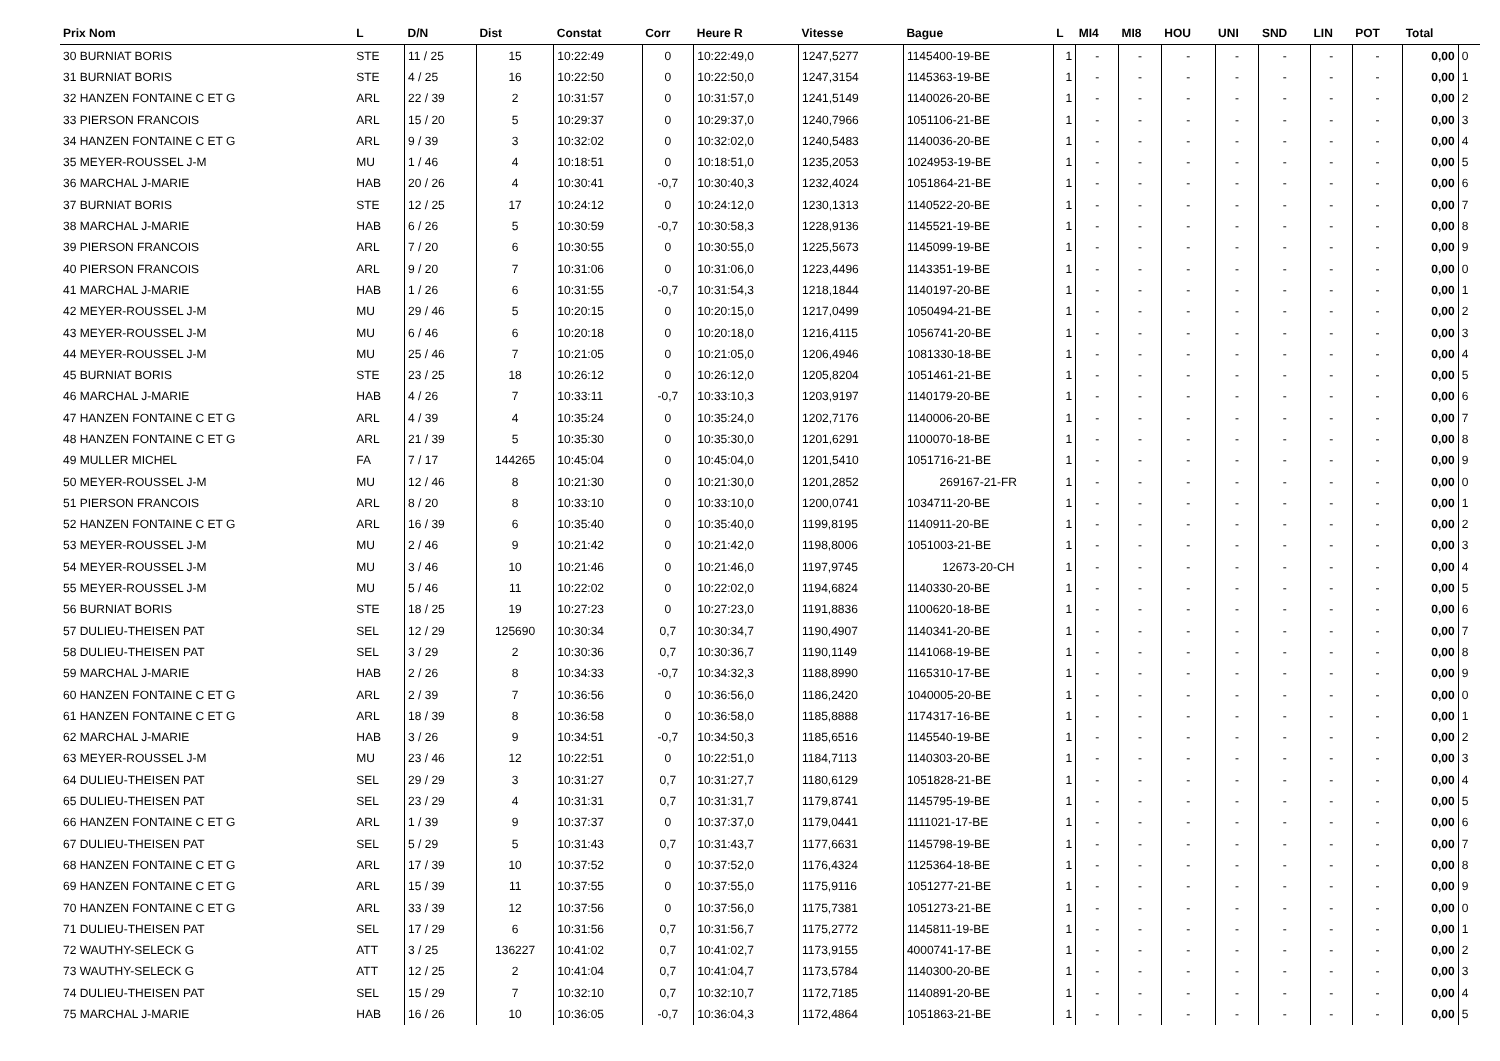| Prix Nom | L | D/N | Dist | Constat | Corr | Heure R | Vitesse | Bague | L | MI4 | MI8 | HOU | UNI | SND | LIN | POT | Total | |
| --- | --- | --- | --- | --- | --- | --- | --- | --- | --- | --- | --- | --- | --- | --- | --- | --- | --- | --- |
| 30 BURNIAT BORIS | STE | 11 / 25 | 15 | 10:22:49 | 0 | 10:22:49,0 | 1247,5277 | 1145400-19-BE | 1 | - | - | - | - | - | - | - | 0,00 | 0 |
| 31 BURNIAT BORIS | STE | 4 / 25 | 16 | 10:22:50 | 0 | 10:22:50,0 | 1247,3154 | 1145363-19-BE | 1 | - | - | - | - | - | - | - | 0,00 | 1 |
| 32 HANZEN FONTAINE C ET G | ARL | 22 / 39 | 2 | 10:31:57 | 0 | 10:31:57,0 | 1241,5149 | 1140026-20-BE | 1 | - | - | - | - | - | - | - | 0,00 | 2 |
| 33 PIERSON FRANCOIS | ARL | 15 / 20 | 5 | 10:29:37 | 0 | 10:29:37,0 | 1240,7966 | 1051106-21-BE | 1 | - | - | - | - | - | - | - | 0,00 | 3 |
| 34 HANZEN FONTAINE C ET G | ARL | 9 / 39 | 3 | 10:32:02 | 0 | 10:32:02,0 | 1240,5483 | 1140036-20-BE | 1 | - | - | - | - | - | - | - | 0,00 | 4 |
| 35 MEYER-ROUSSEL J-M | MU | 1 / 46 | 4 | 10:18:51 | 0 | 10:18:51,0 | 1235,2053 | 1024953-19-BE | 1 | - | - | - | - | - | - | - | 0,00 | 5 |
| 36 MARCHAL J-MARIE | HAB | 20 / 26 | 4 | 10:30:41 | -0,7 | 10:30:40,3 | 1232,4024 | 1051864-21-BE | 1 | - | - | - | - | - | - | - | 0,00 | 6 |
| 37 BURNIAT BORIS | STE | 12 / 25 | 17 | 10:24:12 | 0 | 10:24:12,0 | 1230,1313 | 1140522-20-BE | 1 | - | - | - | - | - | - | - | 0,00 | 7 |
| 38 MARCHAL J-MARIE | HAB | 6 / 26 | 5 | 10:30:59 | -0,7 | 10:30:58,3 | 1228,9136 | 1145521-19-BE | 1 | - | - | - | - | - | - | - | 0,00 | 8 |
| 39 PIERSON FRANCOIS | ARL | 7 / 20 | 6 | 10:30:55 | 0 | 10:30:55,0 | 1225,5673 | 1145099-19-BE | 1 | - | - | - | - | - | - | - | 0,00 | 9 |
| 40 PIERSON FRANCOIS | ARL | 9 / 20 | 7 | 10:31:06 | 0 | 10:31:06,0 | 1223,4496 | 1143351-19-BE | 1 | - | - | - | - | - | - | - | 0,00 | 0 |
| 41 MARCHAL J-MARIE | HAB | 1 / 26 | 6 | 10:31:55 | -0,7 | 10:31:54,3 | 1218,1844 | 1140197-20-BE | 1 | - | - | - | - | - | - | - | 0,00 | 1 |
| 42 MEYER-ROUSSEL J-M | MU | 29 / 46 | 5 | 10:20:15 | 0 | 10:20:15,0 | 1217,0499 | 1050494-21-BE | 1 | - | - | - | - | - | - | - | 0,00 | 2 |
| 43 MEYER-ROUSSEL J-M | MU | 6 / 46 | 6 | 10:20:18 | 0 | 10:20:18,0 | 1216,4115 | 1056741-20-BE | 1 | - | - | - | - | - | - | - | 0,00 | 3 |
| 44 MEYER-ROUSSEL J-M | MU | 25 / 46 | 7 | 10:21:05 | 0 | 10:21:05,0 | 1206,4946 | 1081330-18-BE | 1 | - | - | - | - | - | - | - | 0,00 | 4 |
| 45 BURNIAT BORIS | STE | 23 / 25 | 18 | 10:26:12 | 0 | 10:26:12,0 | 1205,8204 | 1051461-21-BE | 1 | - | - | - | - | - | - | - | 0,00 | 5 |
| 46 MARCHAL J-MARIE | HAB | 4 / 26 | 7 | 10:33:11 | -0,7 | 10:33:10,3 | 1203,9197 | 1140179-20-BE | 1 | - | - | - | - | - | - | - | 0,00 | 6 |
| 47 HANZEN FONTAINE C ET G | ARL | 4 / 39 | 4 | 10:35:24 | 0 | 10:35:24,0 | 1202,7176 | 1140006-20-BE | 1 | - | - | - | - | - | - | - | 0,00 | 7 |
| 48 HANZEN FONTAINE C ET G | ARL | 21 / 39 | 5 | 10:35:30 | 0 | 10:35:30,0 | 1201,6291 | 1100070-18-BE | 1 | - | - | - | - | - | - | - | 0,00 | 8 |
| 49 MULLER MICHEL | FA | 7 / 17 | 144265 | 10:45:04 | 0 | 10:45:04,0 | 1201,5410 | 1051716-21-BE | 1 | - | - | - | - | - | - | - | 0,00 | 9 |
| 50 MEYER-ROUSSEL J-M | MU | 12 / 46 | 8 | 10:21:30 | 0 | 10:21:30,0 | 1201,2852 | 269167-21-FR | 1 | - | - | - | - | - | - | - | 0,00 | 0 |
| 51 PIERSON FRANCOIS | ARL | 8 / 20 | 8 | 10:33:10 | 0 | 10:33:10,0 | 1200,0741 | 1034711-20-BE | 1 | - | - | - | - | - | - | - | 0,00 | 1 |
| 52 HANZEN FONTAINE C ET G | ARL | 16 / 39 | 6 | 10:35:40 | 0 | 10:35:40,0 | 1199,8195 | 1140911-20-BE | 1 | - | - | - | - | - | - | - | 0,00 | 2 |
| 53 MEYER-ROUSSEL J-M | MU | 2 / 46 | 9 | 10:21:42 | 0 | 10:21:42,0 | 1198,8006 | 1051003-21-BE | 1 | - | - | - | - | - | - | - | 0,00 | 3 |
| 54 MEYER-ROUSSEL J-M | MU | 3 / 46 | 10 | 10:21:46 | 0 | 10:21:46,0 | 1197,9745 | 12673-20-CH | 1 | - | - | - | - | - | - | - | 0,00 | 4 |
| 55 MEYER-ROUSSEL J-M | MU | 5 / 46 | 11 | 10:22:02 | 0 | 10:22:02,0 | 1194,6824 | 1140330-20-BE | 1 | - | - | - | - | - | - | - | 0,00 | 5 |
| 56 BURNIAT BORIS | STE | 18 / 25 | 19 | 10:27:23 | 0 | 10:27:23,0 | 1191,8836 | 1100620-18-BE | 1 | - | - | - | - | - | - | - | 0,00 | 6 |
| 57 DULIEU-THEISEN PAT | SEL | 12 / 29 | 125690 | 10:30:34 | 0,7 | 10:30:34,7 | 1190,4907 | 1140341-20-BE | 1 | - | - | - | - | - | - | - | 0,00 | 7 |
| 58 DULIEU-THEISEN PAT | SEL | 3 / 29 | 2 | 10:30:36 | 0,7 | 10:30:36,7 | 1190,1149 | 1141068-19-BE | 1 | - | - | - | - | - | - | - | 0,00 | 8 |
| 59 MARCHAL J-MARIE | HAB | 2 / 26 | 8 | 10:34:33 | -0,7 | 10:34:32,3 | 1188,8990 | 1165310-17-BE | 1 | - | - | - | - | - | - | - | 0,00 | 9 |
| 60 HANZEN FONTAINE C ET G | ARL | 2 / 39 | 7 | 10:36:56 | 0 | 10:36:56,0 | 1186,2420 | 1040005-20-BE | 1 | - | - | - | - | - | - | - | 0,00 | 0 |
| 61 HANZEN FONTAINE C ET G | ARL | 18 / 39 | 8 | 10:36:58 | 0 | 10:36:58,0 | 1185,8888 | 1174317-16-BE | 1 | - | - | - | - | - | - | - | 0,00 | 1 |
| 62 MARCHAL J-MARIE | HAB | 3 / 26 | 9 | 10:34:51 | -0,7 | 10:34:50,3 | 1185,6516 | 1145540-19-BE | 1 | - | - | - | - | - | - | - | 0,00 | 2 |
| 63 MEYER-ROUSSEL J-M | MU | 23 / 46 | 12 | 10:22:51 | 0 | 10:22:51,0 | 1184,7113 | 1140303-20-BE | 1 | - | - | - | - | - | - | - | 0,00 | 3 |
| 64 DULIEU-THEISEN PAT | SEL | 29 / 29 | 3 | 10:31:27 | 0,7 | 10:31:27,7 | 1180,6129 | 1051828-21-BE | 1 | - | - | - | - | - | - | - | 0,00 | 4 |
| 65 DULIEU-THEISEN PAT | SEL | 23 / 29 | 4 | 10:31:31 | 0,7 | 10:31:31,7 | 1179,8741 | 1145795-19-BE | 1 | - | - | - | - | - | - | - | 0,00 | 5 |
| 66 HANZEN FONTAINE C ET G | ARL | 1 / 39 | 9 | 10:37:37 | 0 | 10:37:37,0 | 1179,0441 | 1111021-17-BE | 1 | - | - | - | - | - | - | - | 0,00 | 6 |
| 67 DULIEU-THEISEN PAT | SEL | 5 / 29 | 5 | 10:31:43 | 0,7 | 10:31:43,7 | 1177,6631 | 1145798-19-BE | 1 | - | - | - | - | - | - | - | 0,00 | 7 |
| 68 HANZEN FONTAINE C ET G | ARL | 17 / 39 | 10 | 10:37:52 | 0 | 10:37:52,0 | 1176,4324 | 1125364-18-BE | 1 | - | - | - | - | - | - | - | 0,00 | 8 |
| 69 HANZEN FONTAINE C ET G | ARL | 15 / 39 | 11 | 10:37:55 | 0 | 10:37:55,0 | 1175,9116 | 1051277-21-BE | 1 | - | - | - | - | - | - | - | 0,00 | 9 |
| 70 HANZEN FONTAINE C ET G | ARL | 33 / 39 | 12 | 10:37:56 | 0 | 10:37:56,0 | 1175,7381 | 1051273-21-BE | 1 | - | - | - | - | - | - | - | 0,00 | 0 |
| 71 DULIEU-THEISEN PAT | SEL | 17 / 29 | 6 | 10:31:56 | 0,7 | 10:31:56,7 | 1175,2772 | 1145811-19-BE | 1 | - | - | - | - | - | - | - | 0,00 | 1 |
| 72 WAUTHY-SELECK G | ATT | 3 / 25 | 136227 | 10:41:02 | 0,7 | 10:41:02,7 | 1173,9155 | 4000741-17-BE | 1 | - | - | - | - | - | - | - | 0,00 | 2 |
| 73 WAUTHY-SELECK G | ATT | 12 / 25 | 2 | 10:41:04 | 0,7 | 10:41:04,7 | 1173,5784 | 1140300-20-BE | 1 | - | - | - | - | - | - | - | 0,00 | 3 |
| 74 DULIEU-THEISEN PAT | SEL | 15 / 29 | 7 | 10:32:10 | 0,7 | 10:32:10,7 | 1172,7185 | 1140891-20-BE | 1 | - | - | - | - | - | - | - | 0,00 | 4 |
| 75 MARCHAL J-MARIE | HAB | 16 / 26 | 10 | 10:36:05 | -0,7 | 10:36:04,3 | 1172,4864 | 1051863-21-BE | 1 | - | - | - | - | - | - | - | 0,00 | 5 |